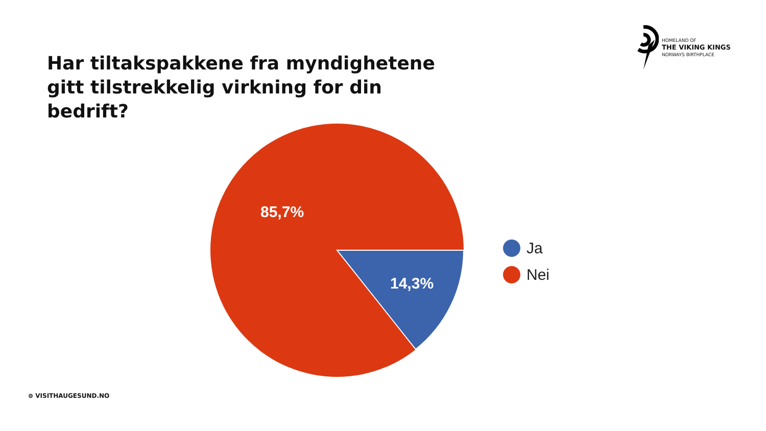Har tiltakspakkene fra myndighetene gitt tilstrekkelig virkning for din bedrift?
HOMELAND OF
THE VIKING KINGS
NORWAYS BIRTHPLACE
85,7%
14,3%
Ja
Nei
⊚ VISITHAUGESUND.NO